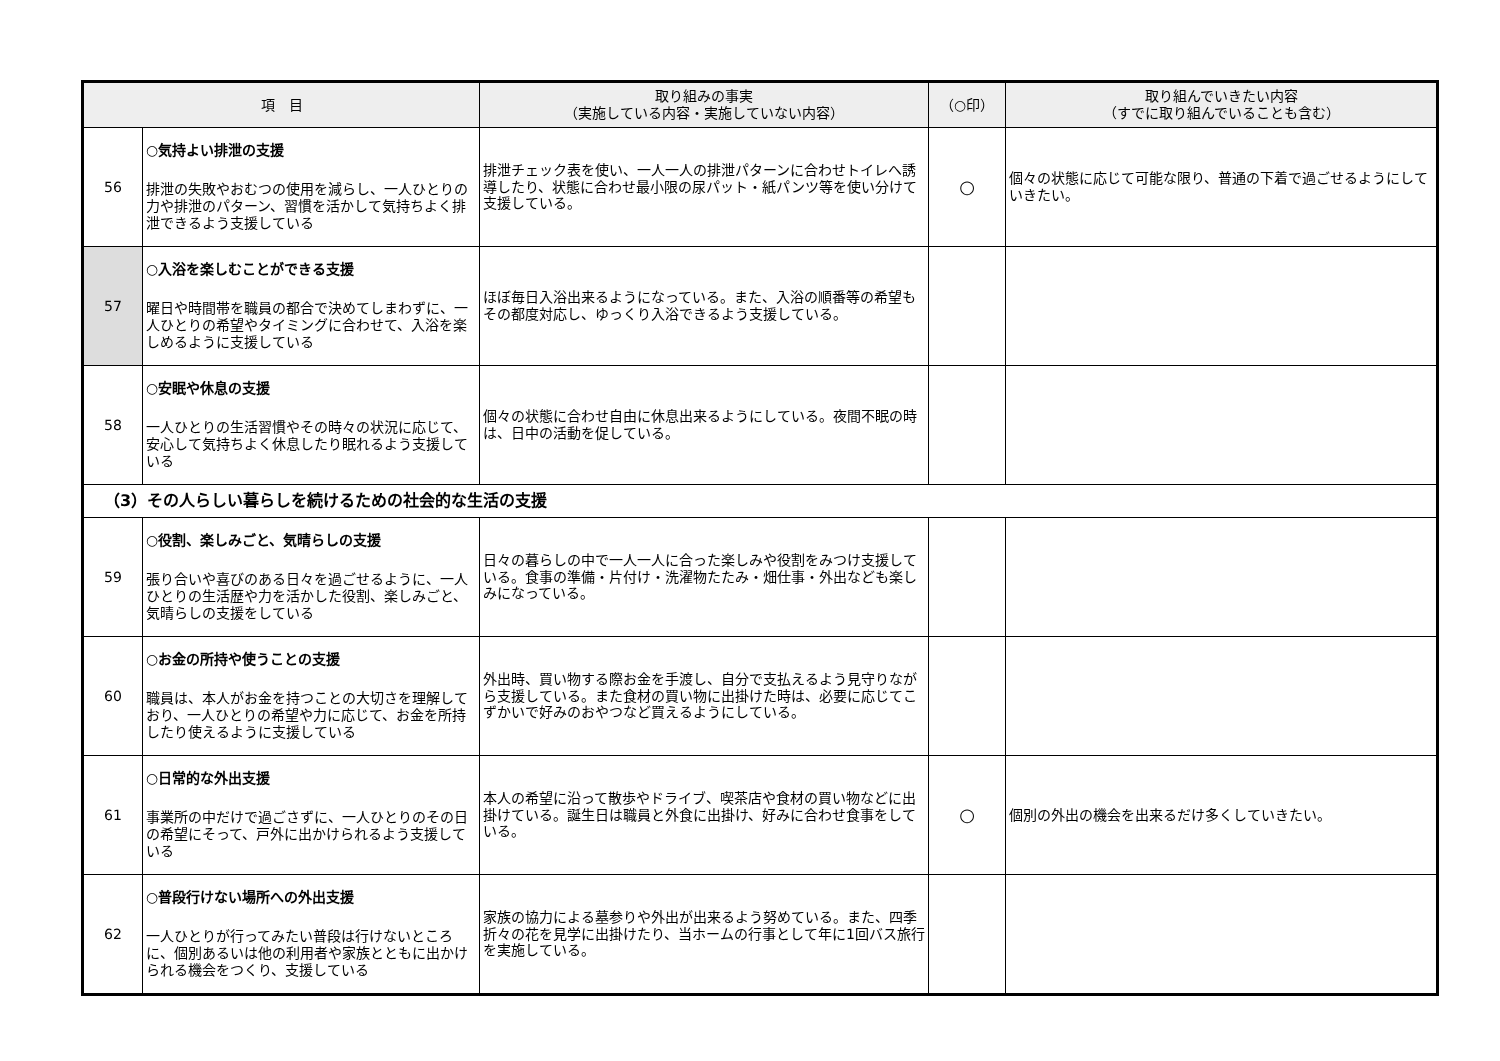| 項 目 | | 取り組みの事実 （実施している内容・実施していない内容） | （○印） | 取り組んでいきたい内容 （すでに取り組んでいることも含む） |
| --- | --- | --- | --- | --- |
| 56 | ○気持よい排泄の支援 排泄の失敗やおむつの使用を減らし、一人ひとりの力や排泄のパターン、習慣を活かして気持ちよく排泄できるよう支援している | 排泄チェック表を使い、一人一人の排泄パターンに合わせトイレへ誘導したり、状態に合わせ最小限の尿パット・紙パンツ等を使い分けて支援している。 | ○ | 個々の状態に応じて可能な限り、普通の下着で過ごせるようにしていきたい。 |
| 57 | ○入浴を楽しむことができる支援 曜日や時間帯を職員の都合で決めてしまわずに、一人ひとりの希望やタイミングに合わせて、入浴を楽しめるように支援している | ほぼ毎日入浴出来るようになっている。また、入浴の順番等の希望もその都度対応し、ゆっくり入浴できるよう支援している。 | | |
| 58 | ○安眠や休息の支援 一人ひとりの生活習慣やその時々の状況に応じて、安心して気持ちよく休息したり眠れるよう支援している | 個々の状態に合わせ自由に休息出来るようにしている。夜間不眠の時は、日中の活動を促している。 | | |
| （3）その人らしい暮らしを続けるための社会的な生活の支援 | | | | |
| 59 | ○役割、楽しみごと、気晴らしの支援 張り合いや喜びのある日々を過ごせるように、一人ひとりの生活歴や力を活かした役割、楽しみごと、気晴らしの支援をしている | 日々の暮らしの中で一人一人に合った楽しみや役割をみつけ支援している。食事の準備・片付け・洗濯物たたみ・畑仕事・外出なども楽しみになっている。 | | |
| 60 | ○お金の所持や使うことの支援 職員は、本人がお金を持つことの大切さを理解しており、一人ひとりの希望や力に応じて、お金を所持したり使えるように支援している | 外出時、買い物する際お金を手渡し、自分で支払えるよう見守りながら支援している。また食材の買い物に出掛けた時は、必要に応じてこずかいで好みのおやつなど買えるようにしている。 | | |
| 61 | ○日常的な外出支援 事業所の中だけで過ごさずに、一人ひとりのその日の希望にそって、戸外に出かけられるよう支援している | 本人の希望に沿って散歩やドライブ、喫茶店や食材の買い物などに出掛けている。誕生日は職員と外食に出掛け、好みに合わせ食事をしている。 | ○ | 個別の外出の機会を出来るだけ多くしていきたい。 |
| 62 | ○普段行けない場所への外出支援 一人ひとりが行ってみたい普段は行けないところに、個別あるいは他の利用者や家族とともに出かけられる機会をつくり、支援している | 家族の協力による墓参りや外出が出来るよう努めている。また、四季折々の花を見学に出掛けたり、当ホームの行事として年に1回バス旅行を実施している。 | | |